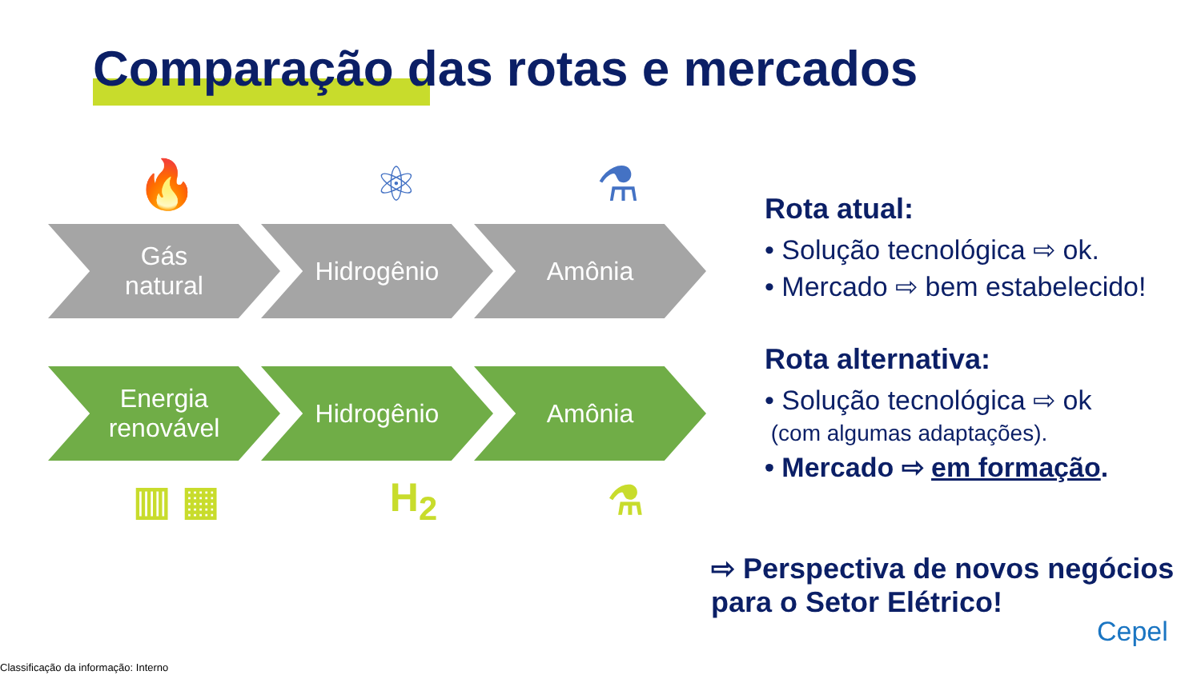Comparação das rotas e mercados
🔥 ⚛ ⚗
Gás
natural
Hidrogênio Amônia
Energia
renovável
Hidrogênio Amônia
▥ ▦ H<sub>2</sub> ⚗
Rota atual:
• Solução tecnológica ⇨ ok.
• Mercado ⇨ bem estabelecido!
Rota alternativa:
• Solução tecnológica ⇨ ok
(com algumas adaptações).
• Mercado ⇨ em formação.
⇨ Perspectiva de novos negócios para o Setor Elétrico!
Cepel
Classificação da informação: Interno